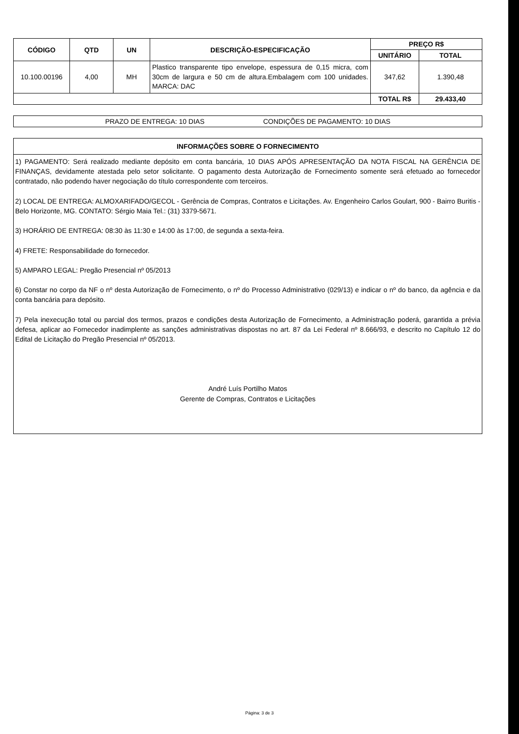| CÓDIGO | QTD | UN | DESCRIÇÃO-ESPECIFICAÇÃO | PREÇO R$ | |
| --- | --- | --- | --- | --- | --- |
| | | | | UNITÁRIO | TOTAL |
| 10.100.00196 | 4,00 | MH | Plastico transparente tipo envelope, espessura de 0,15 micra, com 30cm de largura e 50 cm de altura.Embalagem com 100 unidades. MARCA: DAC | 347,62 | 1.390,48 |
| | | | | TOTAL R$ | 29.433,40 |
PRAZO DE ENTREGA: 10 DIAS CONDIÇÕES DE PAGAMENTO: 10 DIAS
INFORMAÇÕES SOBRE O FORNECIMENTO
1) PAGAMENTO: Será realizado mediante depósito em conta bancária, 10 DIAS APÓS APRESENTAÇÃO DA NOTA FISCAL NA GERÊNCIA DE FINANÇAS, devidamente atestada pelo setor solicitante. O pagamento desta Autorização de Fornecimento somente será efetuado ao fornecedor contratado, não podendo haver negociação do título correspondente com terceiros.
2) LOCAL DE ENTREGA: ALMOXARIFADO/GECOL - Gerência de Compras, Contratos e Licitações. Av. Engenheiro Carlos Goulart, 900 - Bairro Buritis - Belo Horizonte, MG. CONTATO: Sérgio Maia Tel.: (31) 3379-5671.
3) HORÁRIO DE ENTREGA: 08:30 às 11:30 e 14:00 às 17:00, de segunda a sexta-feira.
4) FRETE: Responsabilidade do fornecedor.
5) AMPARO LEGAL: Pregão Presencial nº 05/2013
6) Constar no corpo da NF o nº desta Autorização de Fornecimento, o nº do Processo Administrativo (029/13) e indicar o nº do banco, da agência e da conta bancária para depósito.
7) Pela inexecução total ou parcial dos termos, prazos e condições desta Autorização de Fornecimento, a Administração poderá, garantida a prévia defesa, aplicar ao Fornecedor inadimplente as sanções administrativas dispostas no art. 87 da Lei Federal nº 8.666/93, e descrito no Capítulo 12 do Edital de Licitação do Pregão Presencial nº 05/2013.
André Luís Portilho Matos
Gerente de Compras, Contratos e Licitações
Página: 3 de 3